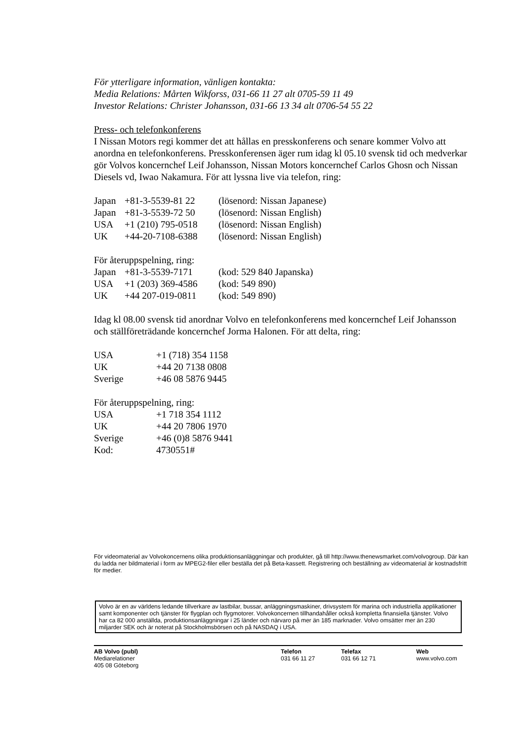För ytterligare information, vänligen kontakta:
Media Relations: Mårten Wikforss, 031-66 11 27 alt 0705-59 11 49
Investor Relations: Christer Johansson, 031-66 13 34 alt 0706-54 55 22
Press- och telefonkonferens
I Nissan Motors regi kommer det att hållas en presskonferens och senare kommer Volvo att anordna en telefonkonferens. Presskonferensen äger rum idag kl 05.10 svensk tid och medverkar gör Volvos koncernchef Leif Johansson, Nissan Motors koncernchef Carlos Ghosn och Nissan Diesels vd, Iwao Nakamura. För att lyssna live via telefon, ring:
| Japan | +81-3-5539-81 22 | (lösenord: Nissan Japanese) |
| Japan | +81-3-5539-72 50 | (lösenord: Nissan English) |
| USA | +1 (210) 795-0518 | (lösenord: Nissan English) |
| UK | +44-20-7108-6388 | (lösenord: Nissan English) |
För återuppspelning, ring:
| Japan | +81-3-5539-7171 | (kod: 529 840 Japanska) |
| USA | +1 (203) 369-4586 | (kod: 549 890) |
| UK | +44 207-019-0811 | (kod: 549 890) |
Idag kl 08.00 svensk tid anordnar Volvo en telefonkonferens med koncernchef Leif Johansson och ställföreträdande koncernchef Jorma Halonen. För att delta, ring:
| USA | +1 (718) 354 1158 |
| UK | +44 20 7138 0808 |
| Sverige | +46 08 5876 9445 |
För återuppspelning, ring:
| USA | +1 718 354 1112 |
| UK | +44 20 7806 1970 |
| Sverige | +46 (0)8 5876 9441 |
| Kod: | 4730551# |
För videomaterial av Volvokoncernens olika produktionsanläggningar och produkter, gå till http://www.thenewsmarket.com/volvogroup. Där kan du ladda ner bildmaterial i form av MPEG2-filer eller beställa det på Beta-kassett. Registrering och beställning av videomaterial är kostnadsfritt för medier.
Volvo är en av världens ledande tillverkare av lastbilar, bussar, anläggningsmaskiner, drivsystem för marina och industriella applikationer samt komponenter och tjänster för flygplan och flygmotorer. Volvokoncernen tillhandahåller också kompletta finansiella tjänster. Volvo har ca 82 000 anställda, produktionsanläggningar i 25 länder och närvaro på mer än 185 marknader. Volvo omsätter mer än 230 miljarder SEK och är noterat på Stockholmsbörsen och på NASDAQ i USA.
AB Volvo (publ)
Mediarelationer
405 08 Göteborg
Telefon
031 66 11 27
Telefax
031 66 12 71
Web
www.volvo.com